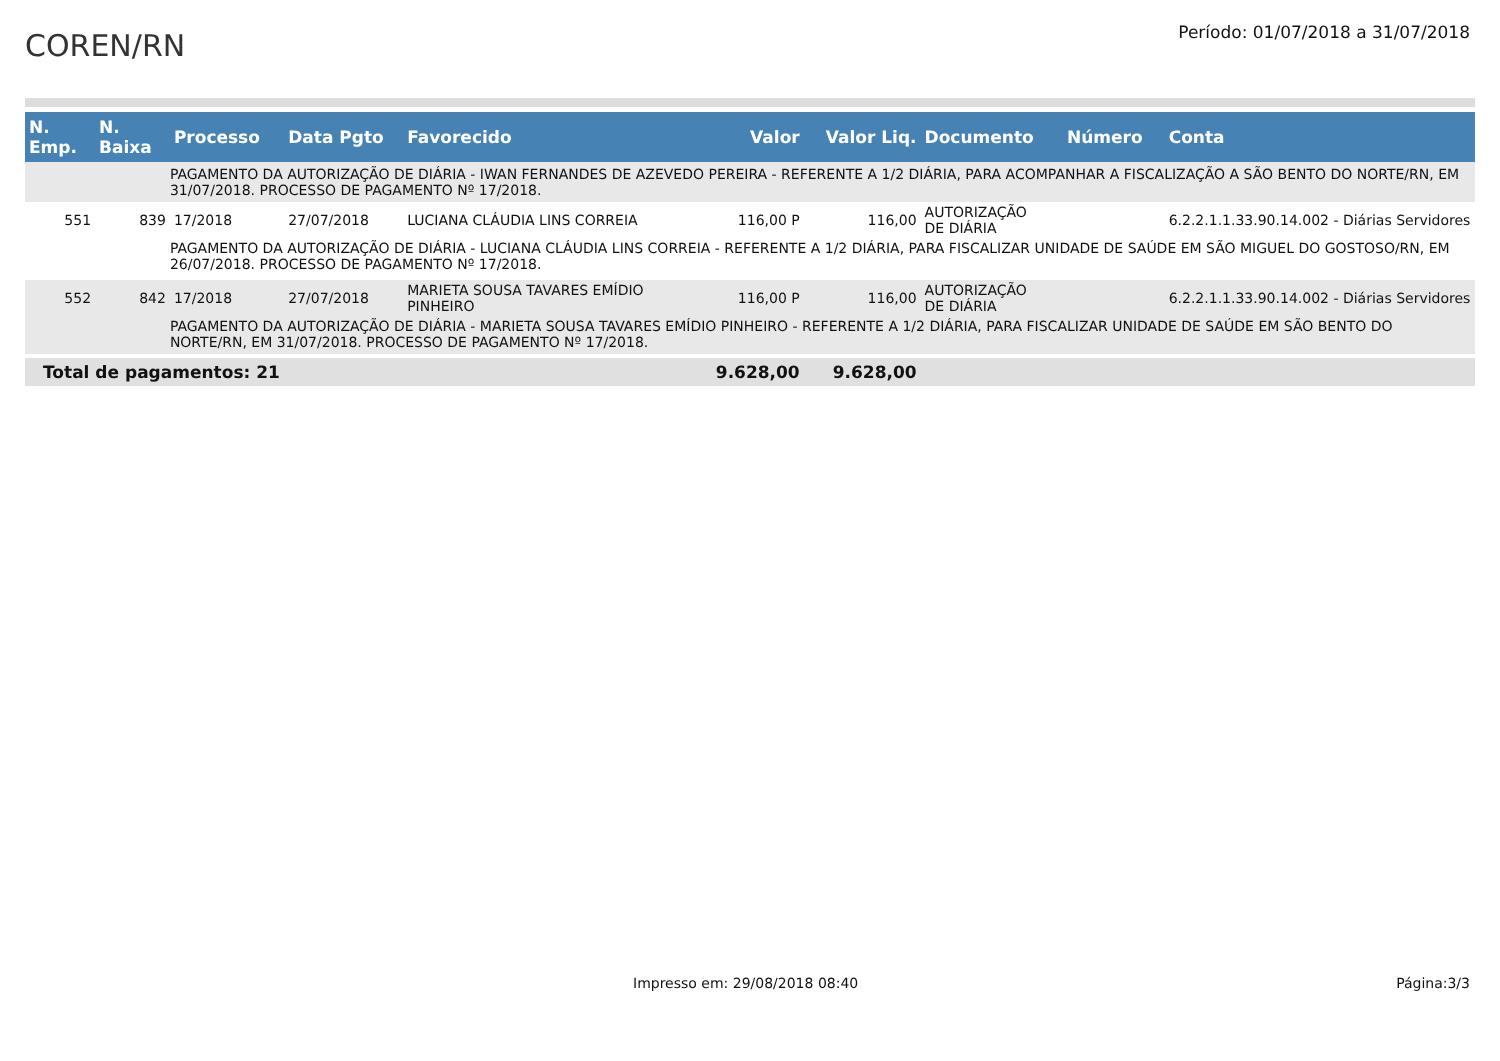COREN/RN
Período: 01/07/2018 a 31/07/2018
| N. Emp. | N. Baixa | Processo | Data Pgto | Favorecido | Valor | Valor Liq. | Documento | Número | Conta |
| --- | --- | --- | --- | --- | --- | --- | --- | --- | --- |
| | | PAGAMENTO DA AUTORIZAÇÃO DE DIÁRIA - IWAN FERNANDES DE AZEVEDO PEREIRA - REFERENTE A 1/2 DIÁRIA, PARA ACOMPANHAR A FISCALIZAÇÃO A SÃO BENTO DO NORTE/RN, EM 31/07/2018. PROCESSO DE PAGAMENTO Nº 17/2018. | | | | | | | |
| 551 | 839 | 17/2018 | 27/07/2018 | LUCIANA CLÁUDIA LINS CORREIA | 116,00 P | 116,00 | AUTORIZAÇÃO DE DIÁRIA | | 6.2.2.1.1.33.90.14.002 - Diárias Servidores |
| | | PAGAMENTO DA AUTORIZAÇÃO DE DIÁRIA - LUCIANA CLÁUDIA LINS CORREIA - REFERENTE A 1/2 DIÁRIA, PARA FISCALIZAR UNIDADE DE SAÚDE EM SÃO MIGUEL DO GOSTOSO/RN, EM 26/07/2018. PROCESSO DE PAGAMENTO Nº 17/2018. | | | | | | | |
| 552 | 842 | 17/2018 | 27/07/2018 | MARIETA SOUSA TAVARES EMÍDIO PINHEIRO | 116,00 P | 116,00 | AUTORIZAÇÃO DE DIÁRIA | | 6.2.2.1.1.33.90.14.002 - Diárias Servidores |
| | | PAGAMENTO DA AUTORIZAÇÃO DE DIÁRIA - MARIETA SOUSA TAVARES EMÍDIO PINHEIRO - REFERENTE A 1/2 DIÁRIA, PARA FISCALIZAR UNIDADE DE SAÚDE EM SÃO BENTO DO NORTE/RN, EM 31/07/2018. PROCESSO DE PAGAMENTO Nº 17/2018. | | | | | | | |
| Total de pagamentos: 21 | | | | | 9.628,00 | 9.628,00 | | | |
Impresso em: 29/08/2018 08:40 Página:3/3